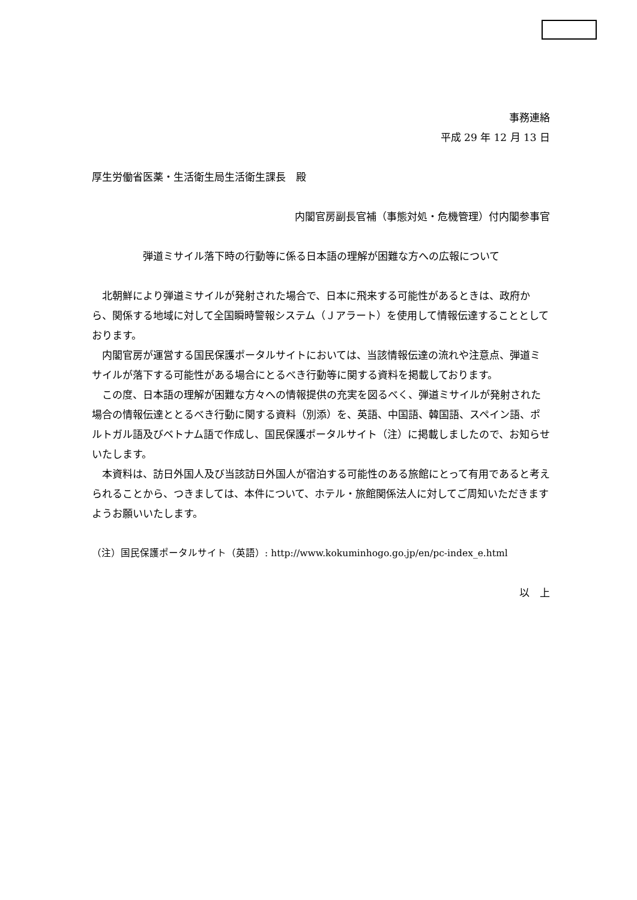事務連絡
平成 29 年 12 月 13 日
厚生労働省医薬・生活衛生局生活衛生課長　殿
内閣官房副長官補（事態対処・危機管理）付内閣参事官
弾道ミサイル落下時の行動等に係る日本語の理解が困難な方への広報について
北朝鮮により弾道ミサイルが発射された場合で、日本に飛来する可能性があるときは、政府から、関係する地域に対して全国瞬時警報システム（Ｊアラート）を使用して情報伝達することとしております。
内閣官房が運営する国民保護ポータルサイトにおいては、当該情報伝達の流れや注意点、弾道ミサイルが落下する可能性がある場合にとるべき行動等に関する資料を掲載しております。
この度、日本語の理解が困難な方々への情報提供の充実を図るべく、弾道ミサイルが発射された場合の情報伝達ととるべき行動に関する資料（別添）を、英語、中国語、韓国語、スペイン語、ポルトガル語及びベトナム語で作成し、国民保護ポータルサイト（注）に掲載しましたので、お知らせいたします。
本資料は、訪日外国人及び当該訪日外国人が宿泊する可能性のある旅館にとって有用であると考えられることから、つきましては、本件について、ホテル・旅館関係法人に対してご周知いただきますようお願いいたします。
（注）国民保護ポータルサイト（英語）: http://www.kokuminhogo.go.jp/en/pc-index_e.html
以　上